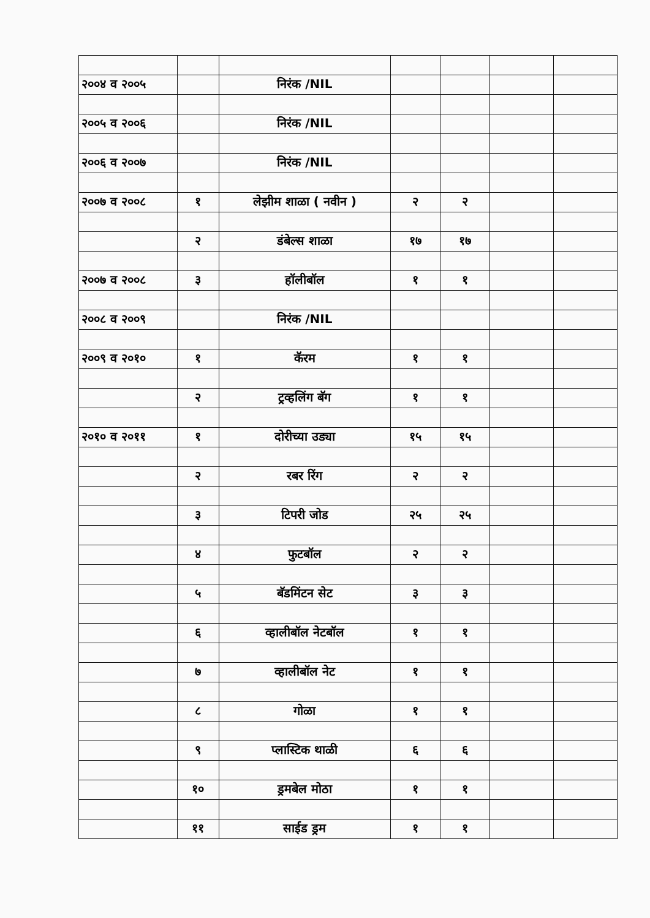| २००४ व २००५ | | निरंक /NIL | | | | |
| २००५ व २००६ | | निरंक /NIL | | | | |
| २००६ व २००७ | | निरंक /NIL | | | | |
| २००७ व २००८ | १ | लेझीम शाळा ( नवीन ) | २ | २ | | |
| | २ | डंबेल्स शाळा | १७ | १७ | | |
| २००७ व २००८ | ३ | हॉलीबॉल | १ | १ | | |
| २००८ व २००९ | | निरंक /NIL | | | | |
| २००९ व २०१० | १ | कॅरम | १ | १ | | |
| | २ | ट्रव्हलिंग बॅग | १ | १ | | |
| २०१० व २०११ | १ | दोरीच्या उड्या | १५ | १५ | | |
| | २ | रबर रिंग | २ | २ | | |
| | ३ | टिपरी जोड | २५ | २५ | | |
| | ४ | फुटबॉल | २ | २ | | |
| | ५ | बॅडमिंटन सेट | ३ | ३ | | |
| | ६ | व्हालीबॉल नेटबॉल | १ | १ | | |
| | ७ | व्हालीबॉल नेट | १ | १ | | |
| | ८ | गोळा | १ | १ | | |
| | ९ | प्लास्टिक थाळी | ६ | ६ | | |
| | १० | ड्रमबेल मोठा | १ | १ | | |
| | ११ | साईड ड्रम | १ | १ | | |